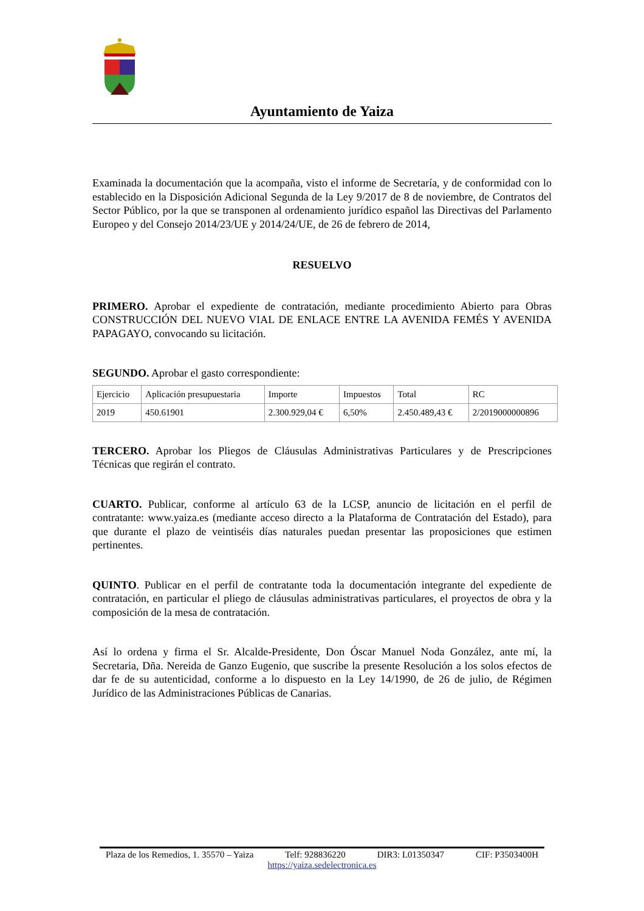Ayuntamiento de Yaiza
Examinada la documentación que la acompaña, visto el informe de Secretaría, y de conformidad con lo establecido en la Disposición Adicional Segunda de la Ley 9/2017 de 8 de noviembre, de Contratos del Sector Público, por la que se transponen al ordenamiento jurídico español las Directivas del Parlamento Europeo y del Consejo 2014/23/UE y 2014/24/UE, de 26 de febrero de 2014,
RESUELVO
PRIMERO. Aprobar el expediente de contratación, mediante procedimiento Abierto para Obras CONSTRUCCIÓN DEL NUEVO VIAL DE ENLACE ENTRE LA AVENIDA FEMÉS Y AVENIDA PAPAGAYO, convocando su licitación.
SEGUNDO. Aprobar el gasto correspondiente:
| Ejercicio | Aplicación presupuestaria | Importe | Impuestos | Total | RC |
| 2019 | 450.61901 | 2.300.929,04 € | 6,50% | 2.450.489,43 € | 2/2019000000896 |
TERCERO. Aprobar los Pliegos de Cláusulas Administrativas Particulares y de Prescripciones Técnicas que regirán el contrato.
CUARTO. Publicar, conforme al artículo 63 de la LCSP, anuncio de licitación en el perfil de contratante: www.yaiza.es (mediante acceso directo a la Plataforma de Contratación del Estado), para que durante el plazo de veintiséis días naturales puedan presentar las proposiciones que estimen pertinentes.
QUINTO. Publicar en el perfil de contratante toda la documentación integrante del expediente de contratación, en particular el pliego de cláusulas administrativas particulares, el proyectos de obra y la composición de la mesa de contratación.
Así lo ordena y firma el Sr. Alcalde-Presidente, Don Óscar Manuel Noda González, ante mí, la Secretaria, Dña. Nereida de Ganzo Eugenio, que suscribe la presente Resolución a los solos efectos de dar fe de su autenticidad, conforme a lo dispuesto en la Ley 14/1990, de 26 de julio, de Régimen Jurídico de las Administraciones Públicas de Canarias.
Plaza de los Remedios, 1. 35570 – Yaiza Telf: 928836220 DIR3: L01350347 CIF: P3503400H
https://yaiza.sedelectronica.es